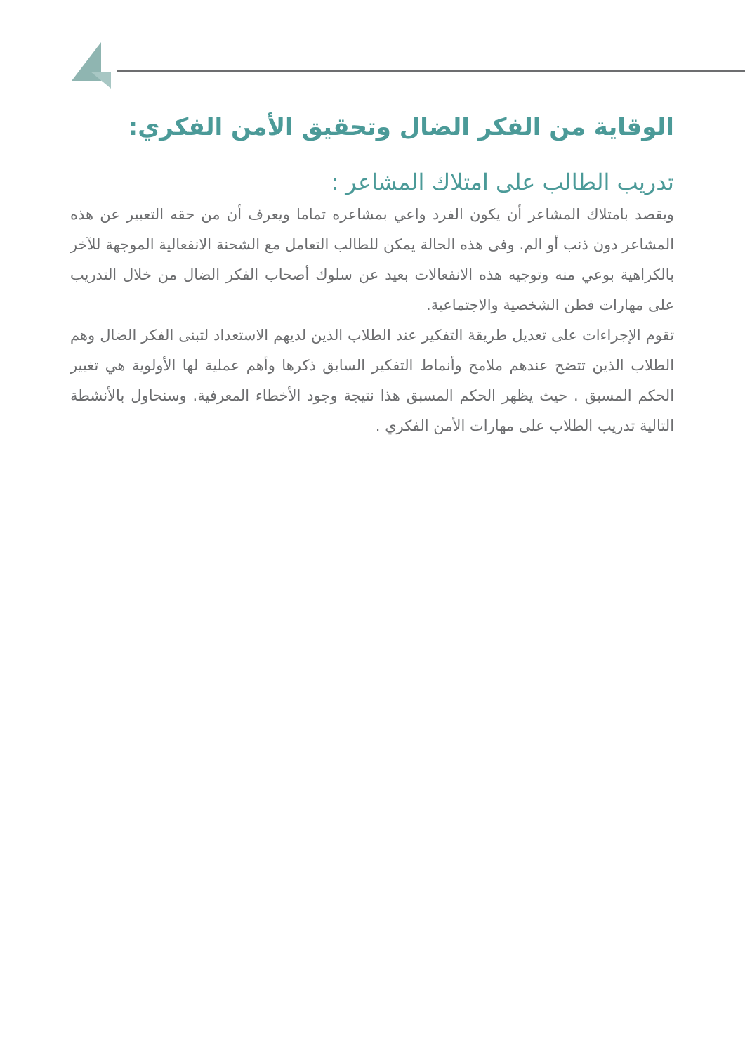الوقاية من الفكر الضال وتحقيق الأمن الفكري:
تدريب الطالب على امتلاك المشاعر :
ويقصد بامتلاك المشاعر أن يكون الفرد واعي بمشاعره تماما ويعرف أن من حقه التعبير عن هذه المشاعر دون ذنب أو الم. وفى هذه الحالة يمكن للطالب التعامل مع الشحنة الانفعالية الموجهة للآخر بالكراهية بوعي منه وتوجيه هذه الانفعالات بعيد عن سلوك أصحاب الفكر الضال من خلال التدريب على مهارات فطن الشخصية والاجتماعية.
تقوم الإجراءات على تعديل طريقة التفكير عند الطلاب الذين لديهم الاستعداد لتبنى الفكر الضال وهم الطلاب الذين تتضح عندهم ملامح وأنماط التفكير السابق ذكرها وأهم عملية لها الأولوية هي تغيير الحكم المسبق . حيث يظهر الحكم المسبق هذا نتيجة وجود الأخطاء المعرفية. وسنحاول بالأنشطة التالية تدريب الطلاب على مهارات الأمن الفكري .